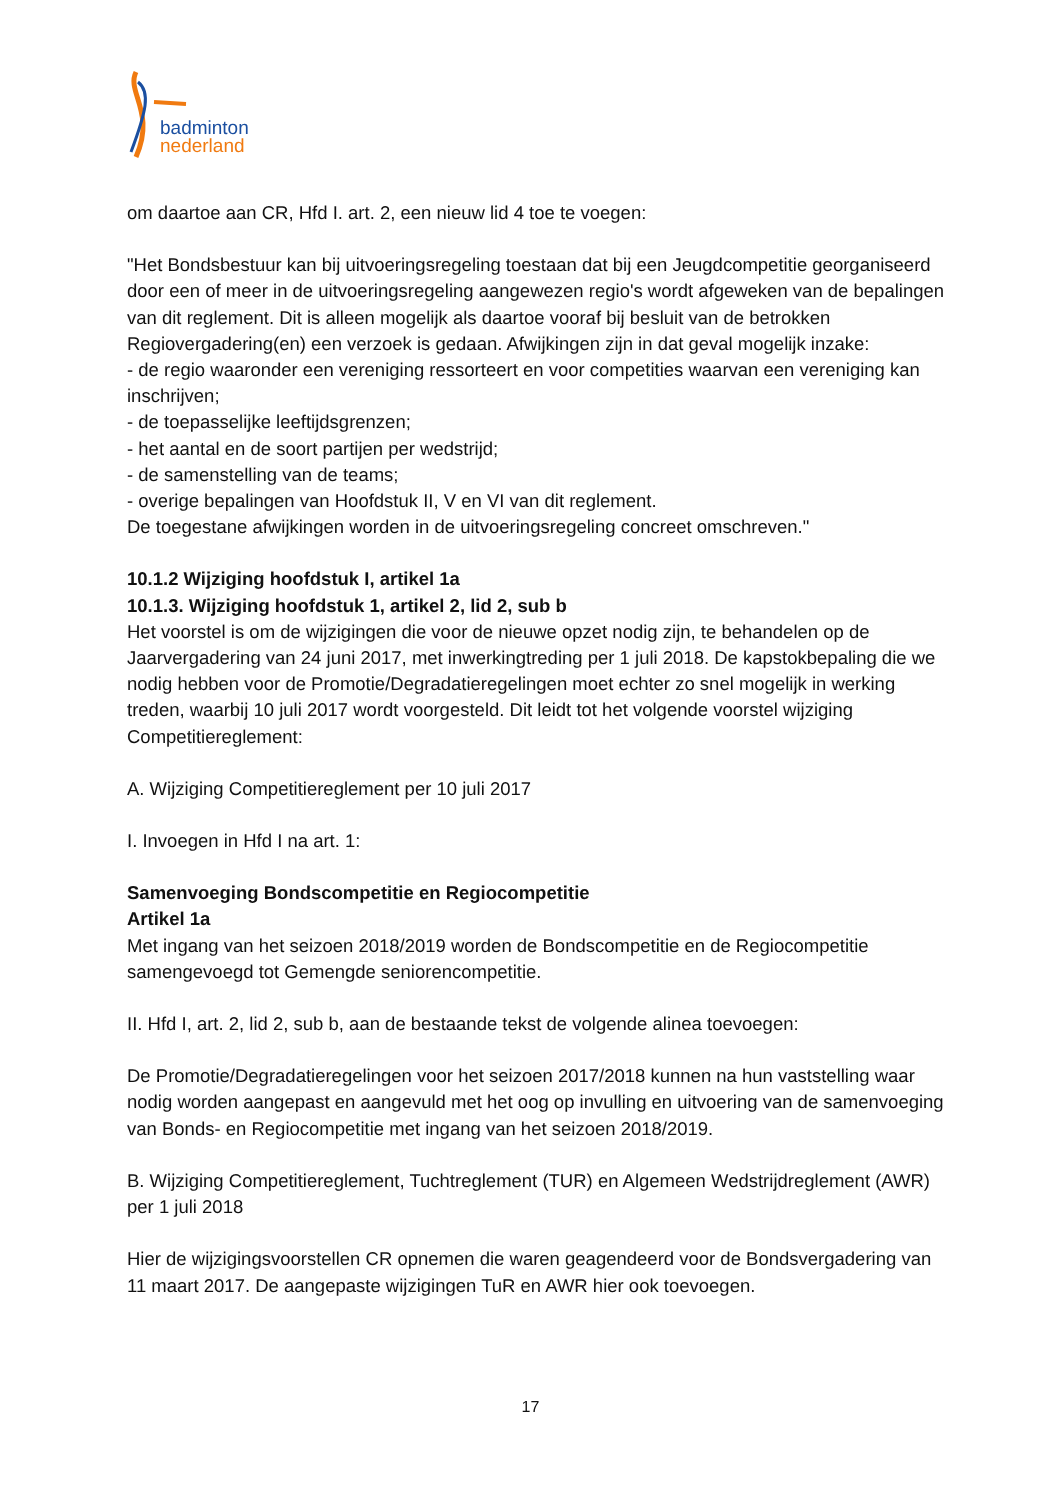badminton
nederland
om daartoe aan CR, Hfd I. art. 2, een nieuw lid 4 toe te voegen:
"Het Bondsbestuur kan bij uitvoeringsregeling toestaan dat bij een Jeugdcompetitie georganiseerd door een of meer in de uitvoeringsregeling aangewezen regio's wordt afgeweken van de bepalingen van dit reglement. Dit is alleen mogelijk als daartoe vooraf bij besluit van de betrokken Regiovergadering(en) een verzoek is gedaan. Afwijkingen zijn in dat geval mogelijk inzake:
- de regio waaronder een vereniging ressorteert en voor competities waarvan een vereniging kan inschrijven;
- de toepasselijke leeftijdsgrenzen;
- het aantal en de soort partijen per wedstrijd;
- de samenstelling van de teams;
- overige bepalingen van Hoofdstuk II, V en VI van dit reglement.
De toegestane afwijkingen worden in de uitvoeringsregeling concreet omschreven."
10.1.2 Wijziging hoofdstuk I, artikel 1a
10.1.3. Wijziging hoofdstuk 1, artikel 2, lid 2, sub b
Het voorstel is om de wijzigingen die voor de nieuwe opzet nodig zijn, te behandelen op de Jaarvergadering van 24 juni 2017, met inwerkingtreding per 1 juli 2018. De kapstokbepaling die we nodig hebben voor de Promotie/Degradatieregelingen moet echter zo snel mogelijk in werking treden, waarbij 10 juli 2017 wordt voorgesteld. Dit leidt tot het volgende voorstel wijziging Competitiereglement:
A. Wijziging Competitiereglement per 10 juli 2017
I. Invoegen in Hfd I na art. 1:
Samenvoeging Bondscompetitie en Regiocompetitie
Artikel 1a
Met ingang van het seizoen 2018/2019 worden de Bondscompetitie en de Regiocompetitie samengevoegd tot Gemengde seniorencompetitie.
II. Hfd I, art. 2, lid 2, sub b, aan de bestaande tekst de volgende alinea toevoegen:
De Promotie/Degradatieregelingen voor het seizoen 2017/2018 kunnen na hun vaststelling waar nodig worden aangepast en aangevuld met het oog op invulling en uitvoering van de samenvoeging van Bonds- en Regiocompetitie met ingang van het seizoen 2018/2019.
B. Wijziging Competitiereglement, Tuchtreglement (TUR) en Algemeen Wedstrijdreglement (AWR) per 1 juli 2018
Hier de wijzigingsvoorstellen CR opnemen die waren geagendeerd voor de Bondsvergadering van 11 maart 2017. De aangepaste wijzigingen TuR en AWR hier ook toevoegen.
17